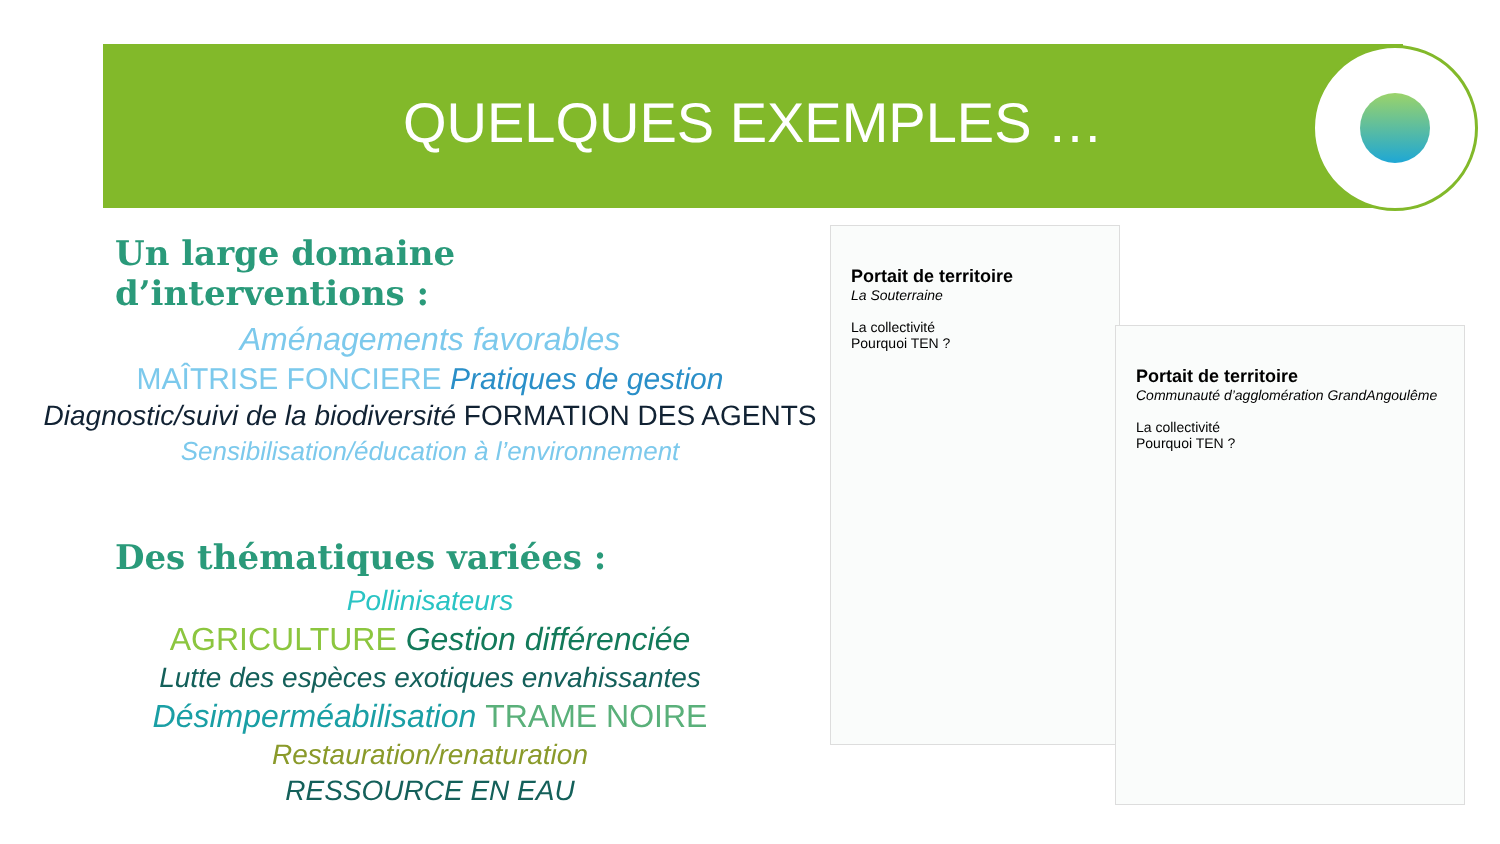QUELQUES EXEMPLES …
Un large domaine d’interventions :
Aménagements favorables
MAÎTRISE FONCIERE Pratiques de gestion
Diagnostic/suivi de la biodiversité FORMATION DES AGENTS
Sensibilisation/éducation à l’environnement
Des thématiques variées :
Pollinisateurs
AGRICULTURE Gestion différenciée
Lutte des espèces exotiques envahissantes
Désimperméabilisation TRAME NOIRE
Restauration/renaturation
RESSOURCE EN EAU
Portait de territoire
La Souterraine
La collectivité
Pourquoi TEN ?
Portait de territoire
Communauté d’agglomération GrandAngoulême
La collectivité
Pourquoi TEN ?